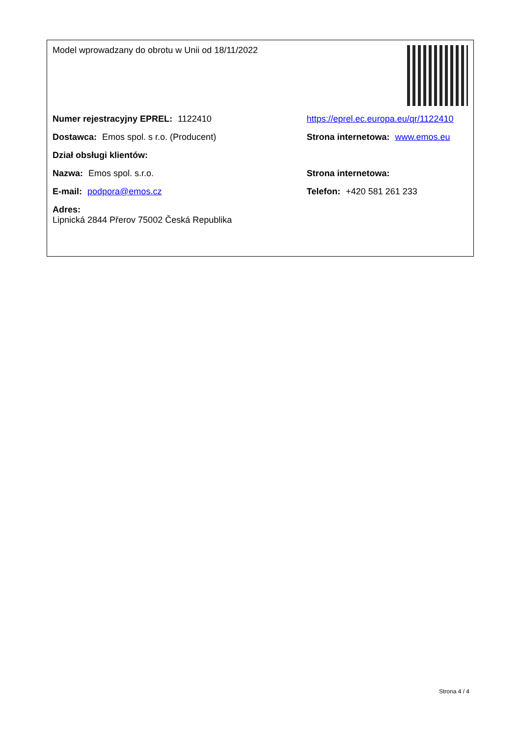Model wprowadzany do obrotu w Unii od 18/11/2022
Numer rejestracyjny EPREL: 1122410 https://eprel.ec.europa.eu/qr/1122410
Dostawca: Emos spol. s r.o. (Producent) Strona internetowa: www.emos.eu
Dział obsługi klientów:
Nazwa: Emos spol. s.r.o. Strona internetowa:
E-mail: podpora@emos.cz Telefon: +420 581 261 233
Adres:
Lipnická 2844 Přerov 75002 Česká Republika
Strona 4 / 4